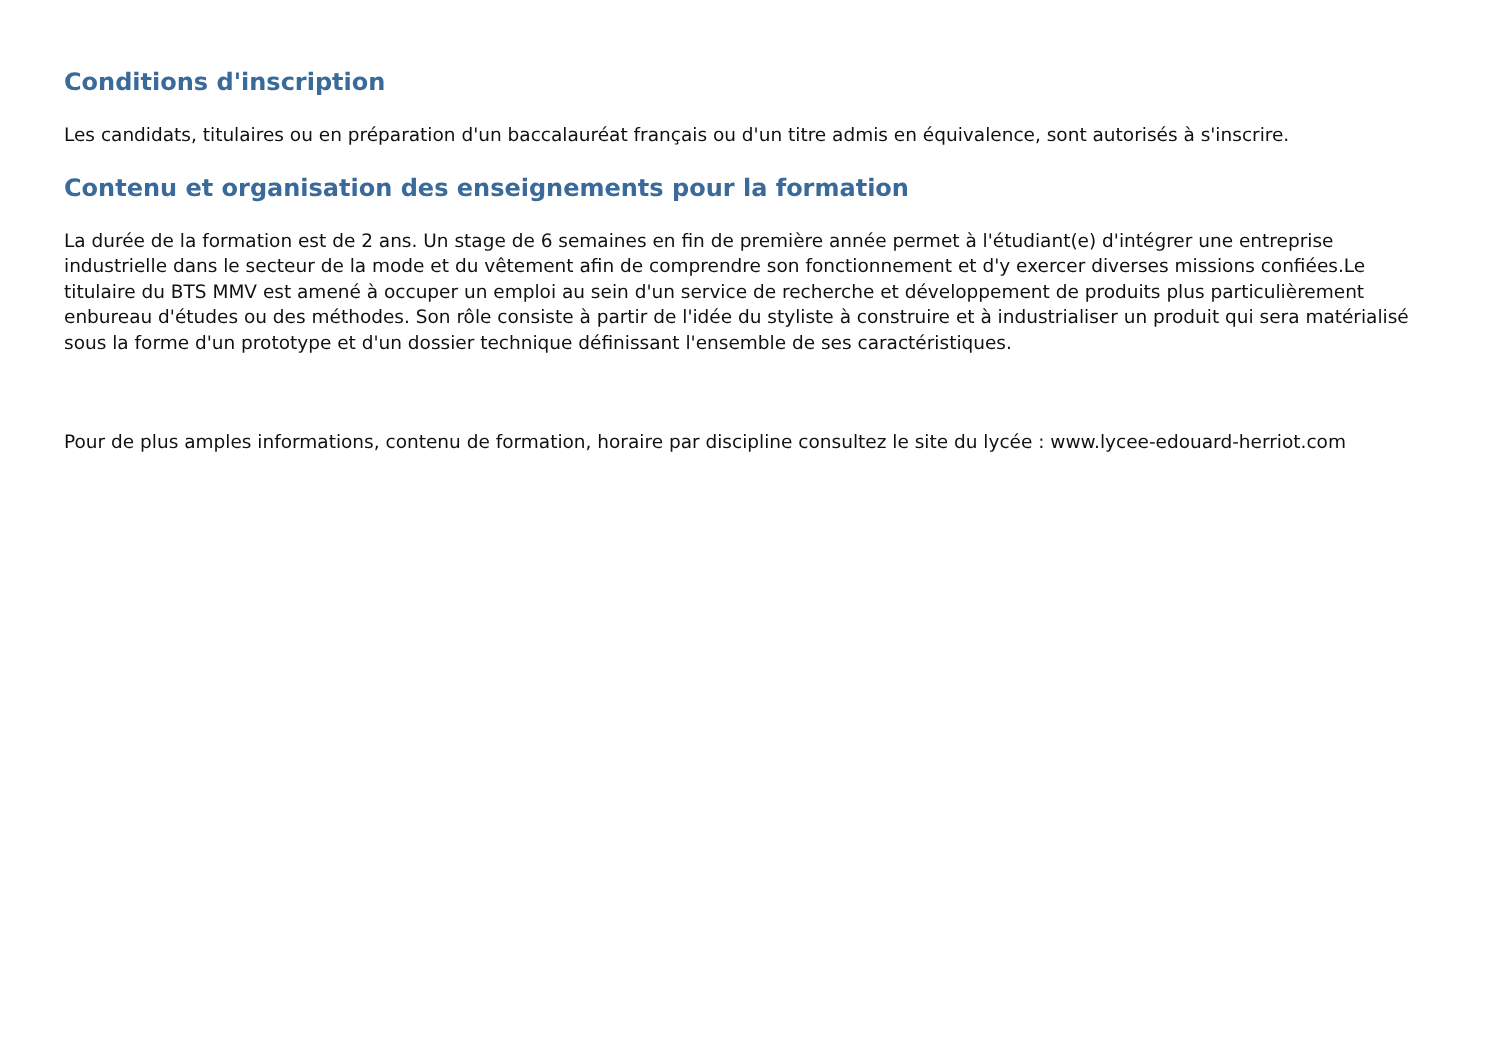Conditions d'inscription
Les candidats, titulaires ou en préparation d'un baccalauréat français ou d'un titre admis en équivalence, sont autorisés à s'inscrire.
Contenu et organisation des enseignements pour la formation
La durée de la formation est de 2 ans. Un stage de 6 semaines en fin de première année permet à l'étudiant(e) d'intégrer une entreprise industrielle dans le secteur de la mode et du vêtement afin de comprendre son fonctionnement et d'y exercer diverses missions confiées.Le titulaire du BTS MMV est amené à occuper un emploi au sein d'un service de recherche et développement de produits plus particulièrement enbureau d'études ou des méthodes. Son rôle consiste à partir de l'idée du styliste à construire et à industrialiser un produit qui sera matérialisé sous la forme d'un prototype et d'un dossier technique définissant l'ensemble de ses caractéristiques.
Pour de plus amples informations, contenu de formation, horaire par discipline consultez le site du lycée : www.lycee-edouard-herriot.com